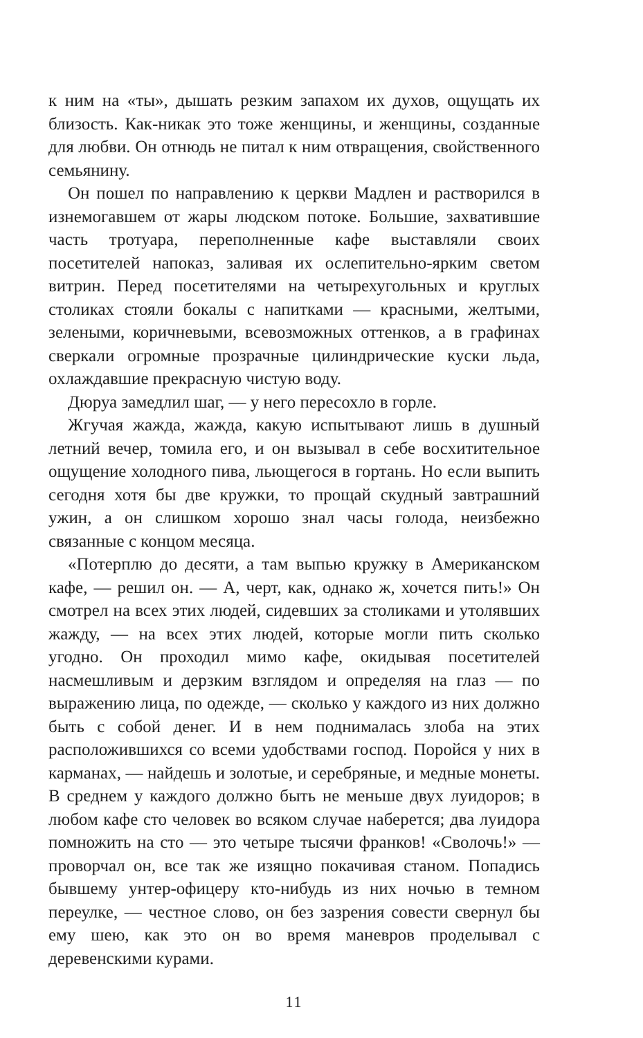к ним на «ты», дышать резким запахом их духов, ощущать их близость. Как-никак это тоже женщины, и женщины, созданные для любви. Он отнюдь не питал к ним отвращения, свойственного семьянину.
Он пошел по направлению к церкви Мадлен и растворился в изнемогавшем от жары людском потоке. Большие, захватившие часть тротуара, переполненные кафе выставляли своих посетителей напоказ, заливая их ослепительно-ярким светом витрин. Перед посетителями на четырехугольных и круглых столиках стояли бокалы с напитками — красными, желтыми, зелеными, коричневыми, всевозможных оттенков, а в графинах сверкали огромные прозрачные цилиндрические куски льда, охлаждавшие прекрасную чистую воду.
Дюруа замедлил шаг, — у него пересохло в горле.
Жгучая жажда, жажда, какую испытывают лишь в душный летний вечер, томила его, и он вызывал в себе восхитительное ощущение холодного пива, льющегося в гортань. Но если выпить сегодня хотя бы две кружки, то прощай скудный завтрашний ужин, а он слишком хорошо знал часы голода, неизбежно связанные с концом месяца.
«Потерплю до десяти, а там выпью кружку в Американском кафе, — решил он. — А, черт, как, однако ж, хочется пить!» Он смотрел на всех этих людей, сидевших за столиками и утолявших жажду, — на всех этих людей, которые могли пить сколько угодно. Он проходил мимо кафе, окидывая посетителей насмешливым и дерзким взглядом и определяя на глаз — по выражению лица, по одежде, — сколько у каждого из них должно быть с собой денег. И в нем поднималась злоба на этих расположившихся со всеми удобствами господ. Поройся у них в карманах, — найдешь и золотые, и серебряные, и медные монеты. В среднем у каждого должно быть не меньше двух луидоров; в любом кафе сто человек во всяком случае наберется; два луидора помножить на сто — это четыре тысячи франков! «Сволочь!» — проворчал он, все так же изящно покачивая станом. Попадись бывшему унтер-офицеру кто-нибудь из них ночью в темном переулке, — честное слово, он без зазрения совести свернул бы ему шею, как это он во время маневров проделывал с деревенскими курами.
11